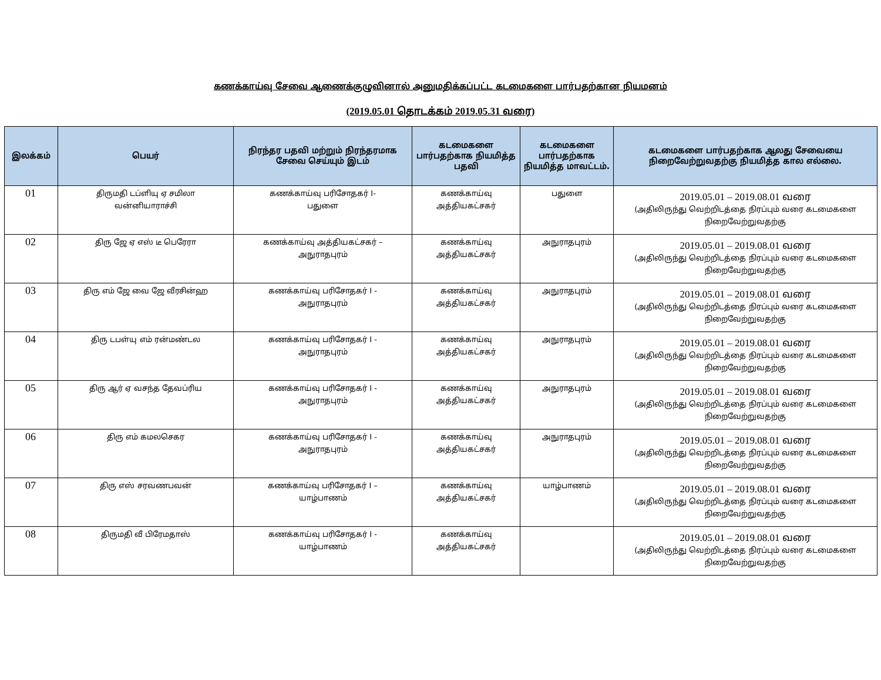கணக்காய்வு சேவை ஆணைக்குழுவினால் அனுமதிக்கப்பட்ட கடமைகளை பார்பதற்கான நியமனம்
(2019.05.01 தொடக்கம் 2019.05.31 வரை)
| இலக்கம் | பெயர் | நிரந்தர பதவி மற்றும் நிரந்தரமாக சேவை செய்யும் இடம் | கடமைகளை பார்பதற்காக நியமித்த பதவி | கடமைகளை பார்பதற்காக நியமித்த மாவட்டம். | கடமைகளை பார்பதற்காக ஆலது சேவையை நிறைவேற்றுவதற்கு நியமித்த கால எல்லை. |
| --- | --- | --- | --- | --- | --- |
| 01 | திருமதி டப்ளியு ஏ சமிலா வன்னியாராச்சி | கணக்காய்வு பரிசோதகர் I- பதுளை | கணக்காய்வு அத்தியகட்சகர் | பதுளை | 2019.05.01 – 2019.08.01 வரை (அதிலிருந்து வெற்றிடத்தை நிரப்பும் வரை கடமைகளை நிறைவேற்றுவதற்கு |
| 02 | திரு ஜே ஏ எஸ் டீ பெரேரா | கணக்காய்வு அத்தியகட்சகர் – அநுராதபுரம் | கணக்காய்வு அத்தியகட்சகர் | அநுராதபுரம் | 2019.05.01 – 2019.08.01 வரை (அதிலிருந்து வெற்றிடத்தை நிரப்பும் வரை கடமைகளை நிறைவேற்றுவதற்கு |
| 03 | திரு எம் ஜே வை ஜே வீரசின்ஹ | கணக்காய்வு பரிசோதகர் I - அநுராதபுரம் | கணக்காய்வு அத்தியகட்சகர் | அநுராதபுரம் | 2019.05.01 – 2019.08.01 வரை (அதிலிருந்து வெற்றிடத்தை நிரப்பும் வரை கடமைகளை நிறைவேற்றுவதற்கு |
| 04 | திரு டபள்யு எம் ரன்மண்டல | கணக்காய்வு பரிசோதகர் I - அநுராதபுரம் | கணக்காய்வு அத்தியகட்சகர் | அநுராதபுரம் | 2019.05.01 – 2019.08.01 வரை (அதிலிருந்து வெற்றிடத்தை நிரப்பும் வரை கடமைகளை நிறைவேற்றுவதற்கு |
| 05 | திரு ஆர் ஏ வசந்த தேவப்ரிய | கணக்காய்வு பரிசோதகர் I - அநுராதபுரம் | கணக்காய்வு அத்தியகட்சகர் | அநுராதபுரம் | 2019.05.01 – 2019.08.01 வரை (அதிலிருந்து வெற்றிடத்தை நிரப்பும் வரை கடமைகளை நிறைவேற்றுவதற்கு |
| 06 | திரு எம் கமலசெகர | கணக்காய்வு பரிசோதகர் I - அநுராதபுரம் | கணக்காய்வு அத்தியகட்சகர் | அநுராதபுரம் | 2019.05.01 – 2019.08.01 வரை (அதிலிருந்து வெற்றிடத்தை நிரப்பும் வரை கடமைகளை நிறைவேற்றுவதற்கு |
| 07 | திரு எஸ் சரவணபவன் | கணக்காய்வு பரிசோதகர் I – யாழ்பாணம் | கணக்காய்வு அத்தியகட்சகர் | யாழ்பாணம் | 2019.05.01 – 2019.08.01 வரை (அதிலிருந்து வெற்றிடத்தை நிரப்பும் வரை கடமைகளை நிறைவேற்றுவதற்கு |
| 08 | திருமதி வீ பிரேமதாஸ் | கணக்காய்வு பரிசோதகர் I - யாழ்பாணம் | கணக்காய்வு அத்தியகட்சகர் | | 2019.05.01 – 2019.08.01 வரை (அதிலிருந்து வெற்றிடத்தை நிரப்பும் வரை கடமைகளை நிறைவேற்றுவதற்கு |